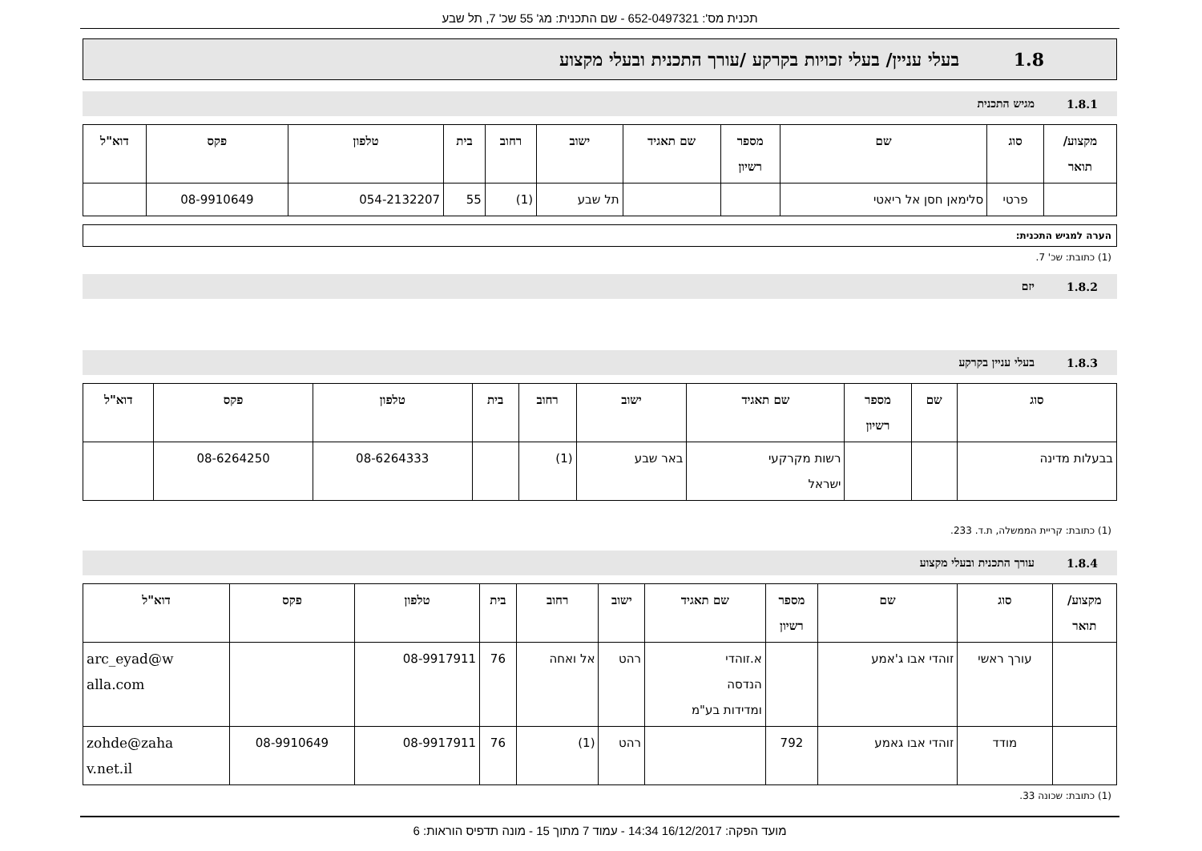תכנית מס': 652-0497321 - שם התכנית: מג' 55 שכ' 7, תל שבע
1.8 בעלי עניין/ בעלי זכויות בקרקע /עורך התכנית ובעלי מקצוע
1.8.1 מגיש התכנית
| מקצוע/ תואר | סוג | שם | מספר רשיון | שם תאגיד | ישוב | רחוב | בית | טלפון | פקס | דוא"ל |
| --- | --- | --- | --- | --- | --- | --- | --- | --- | --- | --- |
| | פרטי | סלימאן חסן אל ריאטי | | | תל שבע | (1) | 55 | 054-2132207 | 08-9910649 | |
הערה למגיש התכנית:
(1) כתובת: שכ' 7.
1.8.2 יזם
1.8.3 בעלי עניין בקרקע
| סוג | שם | מספר רשיון | שם תאגיד | ישוב | רחוב | בית | טלפון | פקס | דוא"ל |
| --- | --- | --- | --- | --- | --- | --- | --- | --- | --- |
| בבעלות מדינה | | | רשות מקרקעי ישראל | באר שבע | (1) | | 08-6264333 | 08-6264250 | |
(1) כתובת: קריית הממשלה, ת.ד. 233.
1.8.4 עורך התכנית ובעלי מקצוע
| מקצוע/ תואר | סוג | שם | מספר רשיון | שם תאגיד | ישוב | רחוב | בית | טלפון | פקס | דוא"ל |
| --- | --- | --- | --- | --- | --- | --- | --- | --- | --- | --- |
| | עורך ראשי | זוהדי אבו ג'אמע | | א.זוהדי הנדסה ומדידות בע"מ | רהט | אל ואחה | 76 | 08-9917911 | | arc_eyad@w alla.com |
| | מודד | זוהדי אבו גאמע | 792 | | רהט | (1) | 76 | 08-9917911 | 08-9910649 | zohde@zaha v.net.il |
(1) כתובת: שכונה 33.
מועד הפקה: 16/12/2017 14:34 - עמוד 7 מתוך 15 - מונה תדפיס הוראות: 6